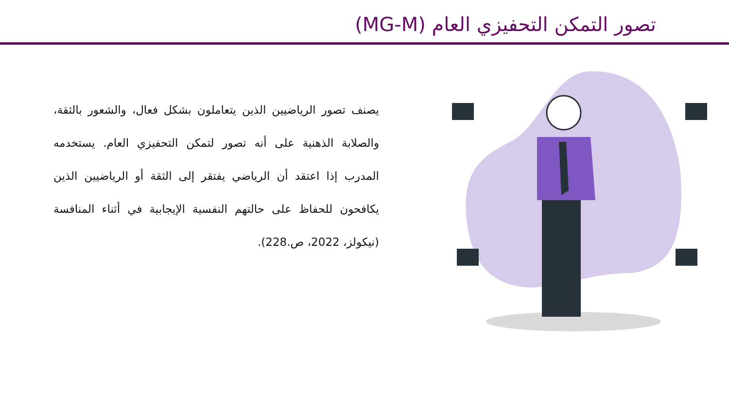تصور التمكن التحفيزي العام (MG-M)
يصنف تصور الرياضيين الذين يتعاملون بشكل فعال، والشعور بالثقة، والصلابة الذهنية على أنه تصور لتمكن التحفيزي العام. يستخدمه المدرب إذا اعتقد أن الرياضي يفتقر إلى الثقة أو الرياضيين الذين يكافحون للحفاظ على حالتهم النفسية الإيجابية في أثناء المنافسة (نيكولز، 2022، ص.228).